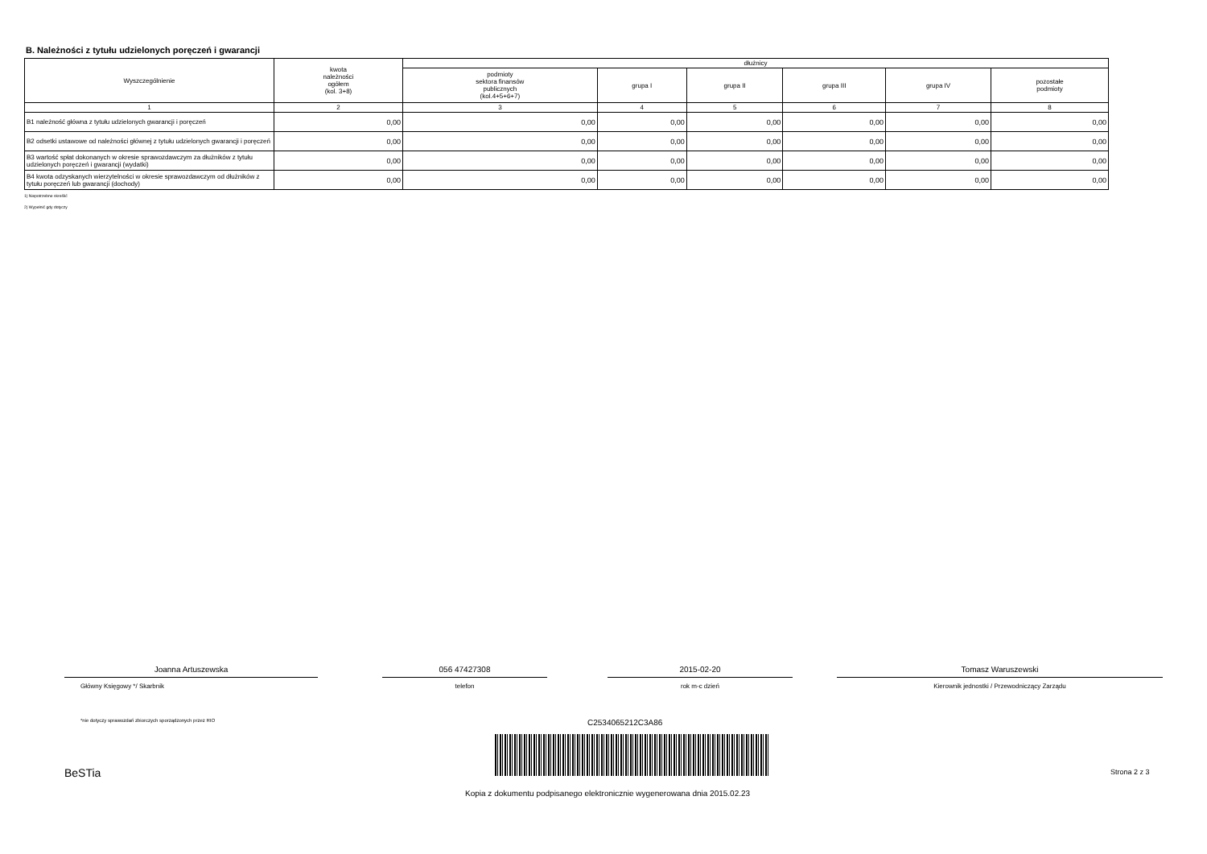B. Należności z tytułu udzielonych poręczeń i gwarancji
| Wyszczególnienie | kwota należności ogółem (kol. 3+8) | dłużnicy | | | | | |
| --- | --- | --- | --- | --- | --- | --- | --- |
| | | podmioty sektora finansów publicznych (kol.4+5+6+7) | grupa I | grupa II | grupa III | grupa IV | pozostałe podmioty |
| 1 | 2 | 3 | 4 | 5 | 6 | 7 | 8 |
| B1 należność główna z tytułu udzielonych gwarancji i poręczeń | 0,00 | 0,00 | 0,00 | 0,00 | 0,00 | 0,00 | 0,00 |
| B2 odsetki ustawowe od należności głównej z tytułu udzielonych gwarancji i poręczeń | 0,00 | 0,00 | 0,00 | 0,00 | 0,00 | 0,00 | 0,00 |
| B3 wartość spłat dokonanych w okresie sprawozdawczym za dłużników z tytułu udzielonych poręczeń i gwarancji (wydatki) | 0,00 | 0,00 | 0,00 | 0,00 | 0,00 | 0,00 | 0,00 |
| B4 kwota odzyskanych wierzytelności w okresie sprawozdawczym od dłużników z tytułu poręczeń lub gwarancji (dochody) | 0,00 | 0,00 | 0,00 | 0,00 | 0,00 | 0,00 | 0,00 |
1) Niepotrzebne skreślić
2) Wypełnić gdy dotyczy
Joanna Artuszewska
Główny Księgowy */ Skarbnik
056 47427308
telefon
2015-02-20
rok m-c dzień
Tomasz Waruszewski
Kierownik jednostki / Przewodniczący Zarządu
*nie dotyczy sprawozdań zbiorczych sporządzonych przez RIO
C2534065212C3A86
BeSTia Strona 2 z 3
Kopia z dokumentu podpisanego elektronicznie wygenerowana dnia 2015.02.23